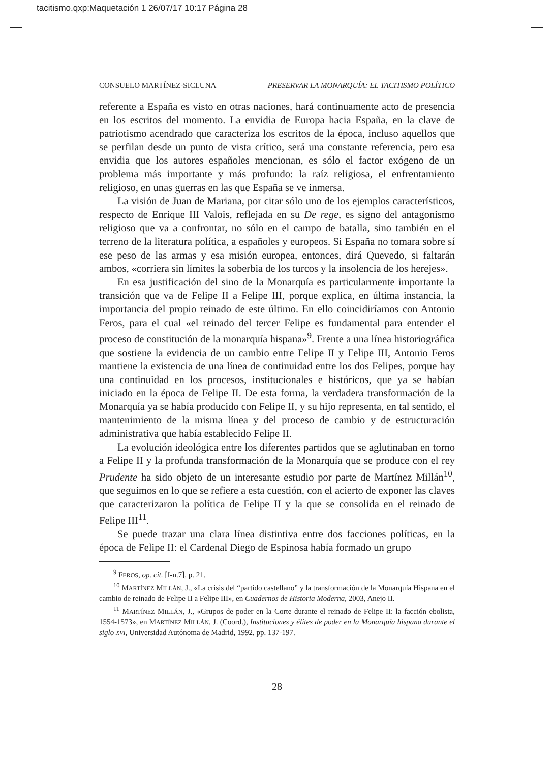tacitismo.qxp:Maquetación 1 26/07/17 10:17 Página 28
CONSUELO MARTÍNEZ-SICLUNA PRESERVAR LA MONARQUÍA: EL TACITISMO POLÍTICO
referente a España es visto en otras naciones, hará continuamente acto de presencia en los escritos del momento. La envidia de Europa hacia España, en la clave de patriotismo acendrado que caracteriza los escritos de la época, incluso aquellos que se perfilan desde un punto de vista crítico, será una constante referencia, pero esa envidia que los autores españoles mencionan, es sólo el factor exógeno de un problema más importante y más profundo: la raíz religiosa, el enfrentamiento religioso, en unas guerras en las que España se ve inmersa.
La visión de Juan de Mariana, por citar sólo uno de los ejemplos característicos, respecto de Enrique III Valois, reflejada en su De rege, es signo del antagonismo religioso que va a confrontar, no sólo en el campo de batalla, sino también en el terreno de la literatura política, a españoles y europeos. Si España no tomara sobre sí ese peso de las armas y esa misión europea, entonces, dirá Quevedo, si faltarán ambos, «corriera sin límites la soberbia de los turcos y la insolencia de los herejes».
En esa justificación del sino de la Monarquía es particularmente importante la transición que va de Felipe II a Felipe III, porque explica, en última instancia, la importancia del propio reinado de este último. En ello coincidiríamos con Antonio Feros, para el cual «el reinado del tercer Felipe es fundamental para entender el proceso de constitución de la monarquía hispana»<sup>9</sup>. Frente a una línea historiográfica que sostiene la evidencia de un cambio entre Felipe II y Felipe III, Antonio Feros mantiene la existencia de una línea de continuidad entre los dos Felipes, porque hay una continuidad en los procesos, institucionales e históricos, que ya se habían iniciado en la época de Felipe II. De esta forma, la verdadera transformación de la Monarquía ya se había producido con Felipe II, y su hijo representa, en tal sentido, el mantenimiento de la misma línea y del proceso de cambio y de estructuración administrativa que había establecido Felipe II.
La evolución ideológica entre los diferentes partidos que se aglutinaban en torno a Felipe II y la profunda transformación de la Monarquía que se produce con el rey Prudente ha sido objeto de un interesante estudio por parte de Martínez Millán<sup>10</sup>, que seguimos en lo que se refiere a esta cuestión, con el acierto de exponer las claves que caracterizaron la política de Felipe II y la que se consolida en el reinado de Felipe III<sup>11</sup>.
Se puede trazar una clara línea distintiva entre dos facciones políticas, en la época de Felipe II: el Cardenal Diego de Espinosa había formado un grupo
<sup>9</sup> FEROS, op. cit. [I-n.7], p. 21.
<sup>10</sup> MARTÍNEZ MILLÁN, J., «La crisis del “partido castellano” y la transformación de la Monarquía Hispana en el cambio de reinado de Felipe II a Felipe III», en Cuadernos de Historia Moderna, 2003, Anejo II.
<sup>11</sup> MARTÍNEZ MILLÁN, J., «Grupos de poder en la Corte durante el reinado de Felipe II: la facción ebolista, 1554-1573», en MARTÍNEZ MILLÁN, J. (Coord.), Instituciones y élites de poder en la Monarquía hispana durante el siglo XVI, Universidad Autónoma de Madrid, 1992, pp. 137-197.
28